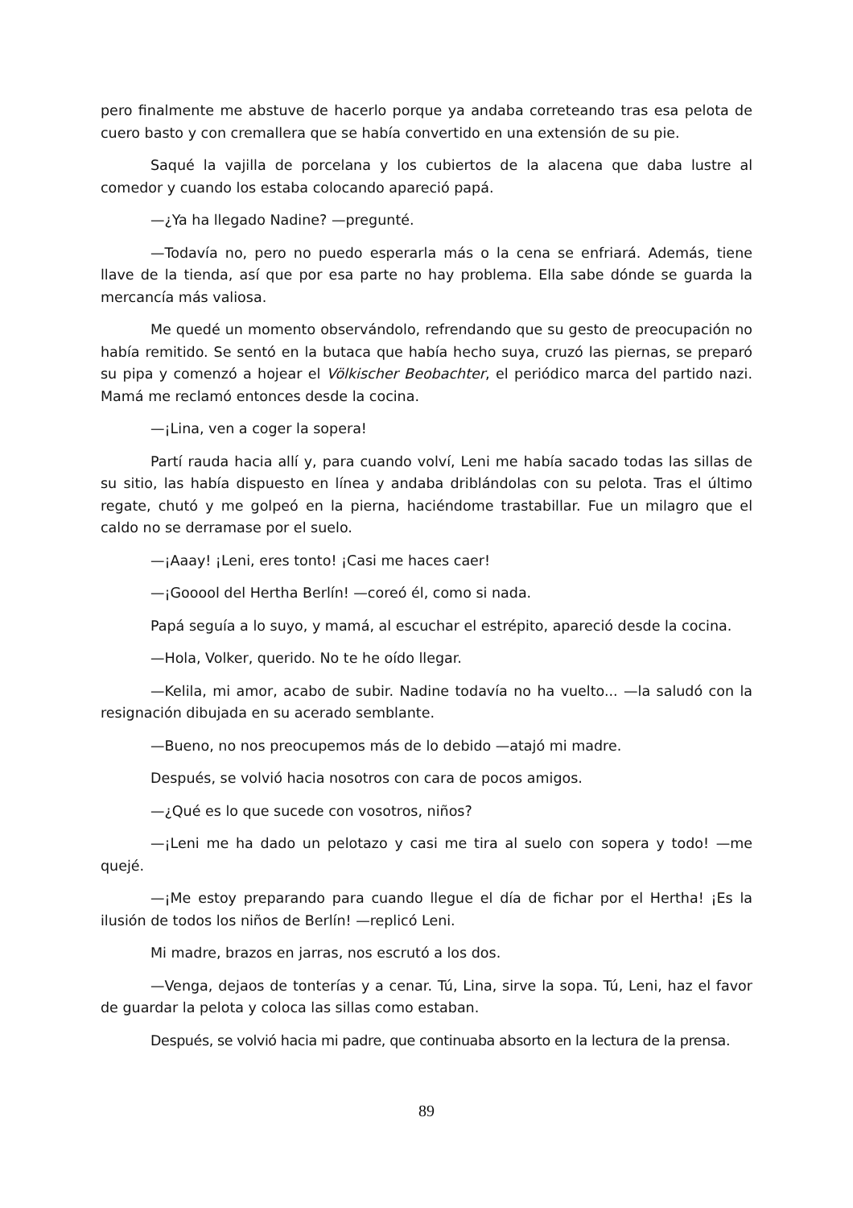pero finalmente me abstuve de hacerlo porque ya andaba correteando tras esa pelota de cuero basto y con cremallera que se había convertido en una extensión de su pie.
Saqué la vajilla de porcelana y los cubiertos de la alacena que daba lustre al comedor y cuando los estaba colocando apareció papá.
—¿Ya ha llegado Nadine? —pregunté.
—Todavía no, pero no puedo esperarla más o la cena se enfriará. Además, tiene llave de la tienda, así que por esa parte no hay problema. Ella sabe dónde se guarda la mercancía más valiosa.
Me quedé un momento observándolo, refrendando que su gesto de preocupación no había remitido. Se sentó en la butaca que había hecho suya, cruzó las piernas, se preparó su pipa y comenzó a hojear el Völkischer Beobachter, el periódico marca del partido nazi. Mamá me reclamó entonces desde la cocina.
—¡Lina, ven a coger la sopera!
Partí rauda hacia allí y, para cuando volví, Leni me había sacado todas las sillas de su sitio, las había dispuesto en línea y andaba driblándolas con su pelota. Tras el último regate, chutó y me golpeó en la pierna, haciéndome trastabillar. Fue un milagro que el caldo no se derramase por el suelo.
—¡Aaay! ¡Leni, eres tonto! ¡Casi me haces caer!
—¡Gooool del Hertha Berlín! —coreó él, como si nada.
Papá seguía a lo suyo, y mamá, al escuchar el estrépito, apareció desde la cocina.
—Hola, Volker, querido. No te he oído llegar.
—Kelila, mi amor, acabo de subir. Nadine todavía no ha vuelto... —la saludó con la resignación dibujada en su acerado semblante.
—Bueno, no nos preocupemos más de lo debido —atajó mi madre.
Después, se volvió hacia nosotros con cara de pocos amigos.
—¿Qué es lo que sucede con vosotros, niños?
—¡Leni me ha dado un pelotazo y casi me tira al suelo con sopera y todo! —me quejé.
—¡Me estoy preparando para cuando llegue el día de fichar por el Hertha! ¡Es la ilusión de todos los niños de Berlín! —replicó Leni.
Mi madre, brazos en jarras, nos escrutó a los dos.
—Venga, dejaos de tonterías y a cenar. Tú, Lina, sirve la sopa. Tú, Leni, haz el favor de guardar la pelota y coloca las sillas como estaban.
Después, se volvió hacia mi padre, que continuaba absorto en la lectura de la prensa.
89